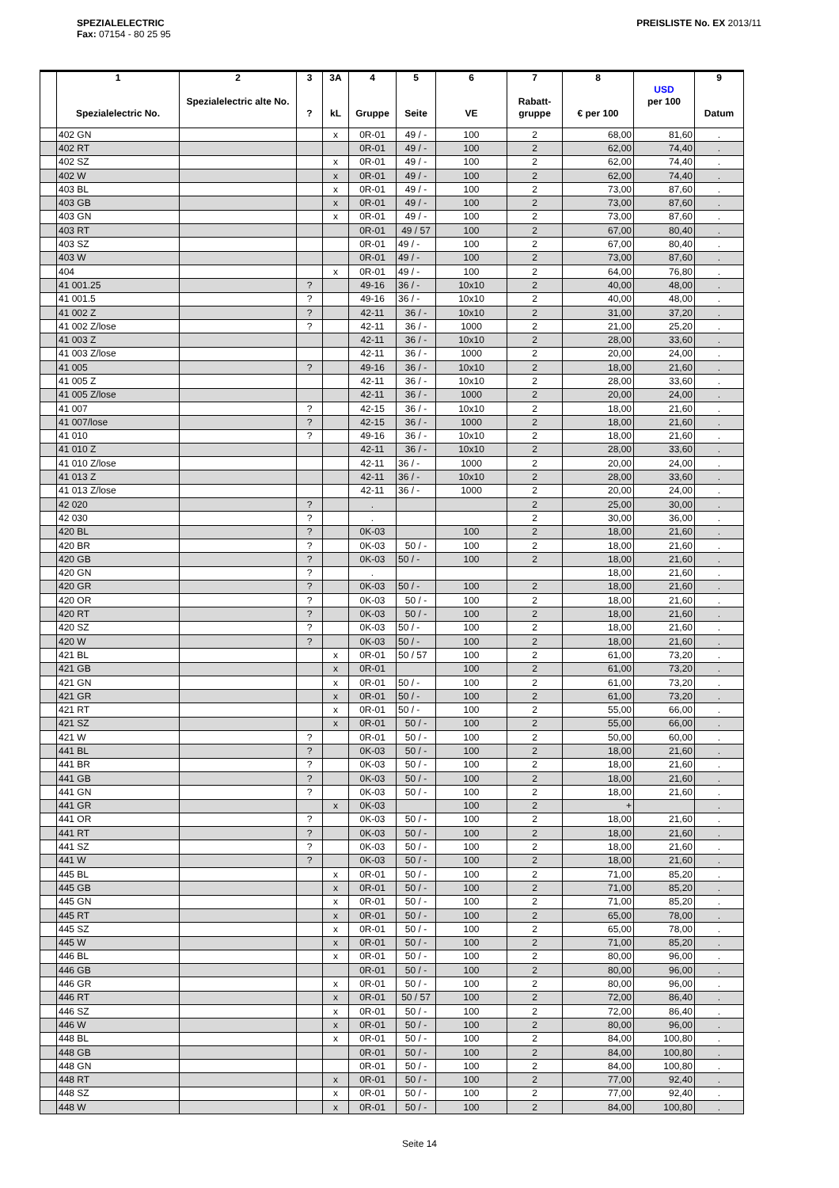SPEZIALELECTRIC
Fax: 07154 - 80 25 95
PREISLISTE No. EX 2013/11
| | 1 Spezialelectric No. | 2 Spezialelectric alte No. | 3 ? | 3A kL | 4 Gruppe | 5 Seite | 6 VE | 7 Rabatt- gruppe | 8 € per 100 | USD per 100 | 9 Datum |
| --- | --- | --- | --- | --- | --- | --- | --- | --- | --- | --- | --- |
| | 402 GN | | | x | 0R-01 | 49 / - | 100 | 2 | 68,00 | 81,60 | . |
| | 402 RT | | | | 0R-01 | 49 / - | 100 | 2 | 62,00 | 74,40 | . |
| | 402 SZ | | | x | 0R-01 | 49 / - | 100 | 2 | 62,00 | 74,40 | . |
| | 402 W | | | x | 0R-01 | 49 / - | 100 | 2 | 62,00 | 74,40 | . |
| | 403 BL | | | x | 0R-01 | 49 / - | 100 | 2 | 73,00 | 87,60 | . |
| | 403 GB | | | x | 0R-01 | 49 / - | 100 | 2 | 73,00 | 87,60 | . |
| | 403 GN | | | x | 0R-01 | 49 / - | 100 | 2 | 73,00 | 87,60 | . |
| | 403 RT | | | | 0R-01 | 49 / 57 | 100 | 2 | 67,00 | 80,40 | . |
| | 403 SZ | | | | 0R-01 | 49 / - | 100 | 2 | 67,00 | 80,40 | . |
| | 403 W | | | | 0R-01 | 49 / - | 100 | 2 | 73,00 | 87,60 | . |
| | 404 | | | x | 0R-01 | 49 / - | 100 | 2 | 64,00 | 76,80 | . |
| | 41 001.25 | | ? | | 49-16 | 36 / - | 10x10 | 2 | 40,00 | 48,00 | . |
| | 41 001.5 | | ? | | 49-16 | 36 / - | 10x10 | 2 | 40,00 | 48,00 | . |
| | 41 002 Z | | ? | | 42-11 | 36 / - | 10x10 | 2 | 31,00 | 37,20 | . |
| | 41 002 Z/lose | | ? | | 42-11 | 36 / - | 1000 | 2 | 21,00 | 25,20 | . |
| | 41 003 Z | | | | 42-11 | 36 / - | 10x10 | 2 | 28,00 | 33,60 | . |
| | 41 003 Z/lose | | | | 42-11 | 36 / - | 1000 | 2 | 20,00 | 24,00 | . |
| | 41 005 | | ? | | 49-16 | 36 / - | 10x10 | 2 | 18,00 | 21,60 | . |
| | 41 005 Z | | | | 42-11 | 36 / - | 10x10 | 2 | 28,00 | 33,60 | . |
| | 41 005 Z/lose | | | | 42-11 | 36 / - | 1000 | 2 | 20,00 | 24,00 | . |
| | 41 007 | | ? | | 42-15 | 36 / - | 10x10 | 2 | 18,00 | 21,60 | . |
| | 41 007/lose | | ? | | 42-15 | 36 / - | 1000 | 2 | 18,00 | 21,60 | . |
| | 41 010 | | ? | | 49-16 | 36 / - | 10x10 | 2 | 18,00 | 21,60 | . |
| | 41 010 Z | | | | 42-11 | 36 / - | 10x10 | 2 | 28,00 | 33,60 | . |
| | 41 010 Z/lose | | | | 42-11 | 36 / - | 1000 | 2 | 20,00 | 24,00 | . |
| | 41 013 Z | | | | 42-11 | 36 / - | 10x10 | 2 | 28,00 | 33,60 | . |
| | 41 013 Z/lose | | | | 42-11 | 36 / - | 1000 | 2 | 20,00 | 24,00 | . |
| | 42 020 | | ? | | . | | | 2 | 25,00 | 30,00 | . |
| | 42 030 | | ? | | . | | | 2 | 30,00 | 36,00 | . |
| | 420 BL | | ? | | 0K-03 | | 100 | 2 | 18,00 | 21,60 | . |
| | 420 BR | | ? | | 0K-03 | 50 / - | 100 | 2 | 18,00 | 21,60 | . |
| | 420 GB | | ? | | 0K-03 | 50 / - | 100 | 2 | 18,00 | 21,60 | . |
| | 420 GN | | ? | | . | | | | 18,00 | 21,60 | . |
| | 420 GR | | ? | | 0K-03 | 50 / - | 100 | 2 | 18,00 | 21,60 | . |
| | 420 OR | | ? | | 0K-03 | 50 / - | 100 | 2 | 18,00 | 21,60 | . |
| | 420 RT | | ? | | 0K-03 | 50 / - | 100 | 2 | 18,00 | 21,60 | . |
| | 420 SZ | | ? | | 0K-03 | 50 / - | 100 | 2 | 18,00 | 21,60 | . |
| | 420 W | | ? | | 0K-03 | 50 / - | 100 | 2 | 18,00 | 21,60 | . |
| | 421 BL | | | x | 0R-01 | 50 / 57 | 100 | 2 | 61,00 | 73,20 | . |
| | 421 GB | | | x | 0R-01 | | 100 | 2 | 61,00 | 73,20 | . |
| | 421 GN | | | x | 0R-01 | 50 / - | 100 | 2 | 61,00 | 73,20 | . |
| | 421 GR | | | x | 0R-01 | 50 / - | 100 | 2 | 61,00 | 73,20 | . |
| | 421 RT | | | x | 0R-01 | 50 / - | 100 | 2 | 55,00 | 66,00 | . |
| | 421 SZ | | | x | 0R-01 | 50 / - | 100 | 2 | 55,00 | 66,00 | . |
| | 421 W | | ? | | 0R-01 | 50 / - | 100 | 2 | 50,00 | 60,00 | . |
| | 441 BL | | ? | | 0K-03 | 50 / - | 100 | 2 | 18,00 | 21,60 | . |
| | 441 BR | | ? | | 0K-03 | 50 / - | 100 | 2 | 18,00 | 21,60 | . |
| | 441 GB | | ? | | 0K-03 | 50 / - | 100 | 2 | 18,00 | 21,60 | . |
| | 441 GN | | ? | | 0K-03 | 50 / - | 100 | 2 | 18,00 | 21,60 | . |
| | 441 GR | | | x | 0K-03 | | 100 | 2 | + | | . |
| | 441 OR | | ? | | 0K-03 | 50 / - | 100 | 2 | 18,00 | 21,60 | . |
| | 441 RT | | ? | | 0K-03 | 50 / - | 100 | 2 | 18,00 | 21,60 | . |
| | 441 SZ | | ? | | 0K-03 | 50 / - | 100 | 2 | 18,00 | 21,60 | . |
| | 441 W | | ? | | 0K-03 | 50 / - | 100 | 2 | 18,00 | 21,60 | . |
| | 445 BL | | | x | 0R-01 | 50 / - | 100 | 2 | 71,00 | 85,20 | . |
| | 445 GB | | | x | 0R-01 | 50 / - | 100 | 2 | 71,00 | 85,20 | . |
| | 445 GN | | | x | 0R-01 | 50 / - | 100 | 2 | 71,00 | 85,20 | . |
| | 445 RT | | | x | 0R-01 | 50 / - | 100 | 2 | 65,00 | 78,00 | . |
| | 445 SZ | | | x | 0R-01 | 50 / - | 100 | 2 | 65,00 | 78,00 | . |
| | 445 W | | | x | 0R-01 | 50 / - | 100 | 2 | 71,00 | 85,20 | . |
| | 446 BL | | | x | 0R-01 | 50 / - | 100 | 2 | 80,00 | 96,00 | . |
| | 446 GB | | | | 0R-01 | 50 / - | 100 | 2 | 80,00 | 96,00 | . |
| | 446 GR | | | x | 0R-01 | 50 / - | 100 | 2 | 80,00 | 96,00 | . |
| | 446 RT | | | x | 0R-01 | 50 / 57 | 100 | 2 | 72,00 | 86,40 | . |
| | 446 SZ | | | x | 0R-01 | 50 / - | 100 | 2 | 72,00 | 86,40 | . |
| | 446 W | | | x | 0R-01 | 50 / - | 100 | 2 | 80,00 | 96,00 | . |
| | 448 BL | | | x | 0R-01 | 50 / - | 100 | 2 | 84,00 | 100,80 | . |
| | 448 GB | | | | 0R-01 | 50 / - | 100 | 2 | 84,00 | 100,80 | . |
| | 448 GN | | | | 0R-01 | 50 / - | 100 | 2 | 84,00 | 100,80 | . |
| | 448 RT | | | x | 0R-01 | 50 / - | 100 | 2 | 77,00 | 92,40 | . |
| | 448 SZ | | | x | 0R-01 | 50 / - | 100 | 2 | 77,00 | 92,40 | . |
| | 448 W | | | x | 0R-01 | 50 / - | 100 | 2 | 84,00 | 100,80 | . |
Seite 14